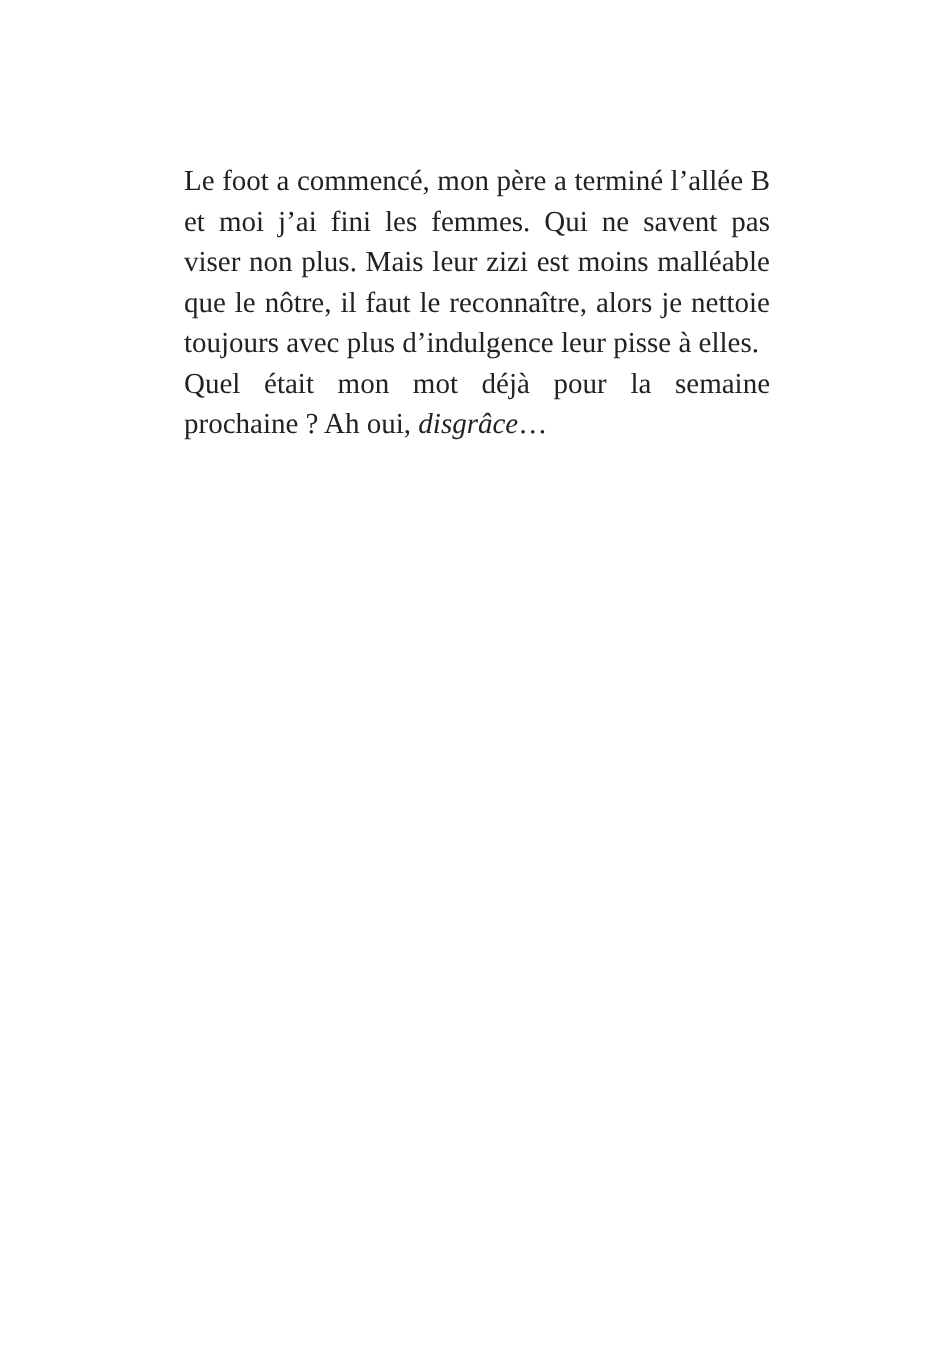Le foot a commencé, mon père a terminé l’allée B et moi j’ai fini les femmes. Qui ne savent pas viser non plus. Mais leur zizi est moins malléable que le nôtre, il faut le recon­naître, alors je nettoie toujours avec plus d’indulgence leur pisse à elles.
Quel était mon mot déjà pour la semaine prochaine ? Ah oui, disgrâce…